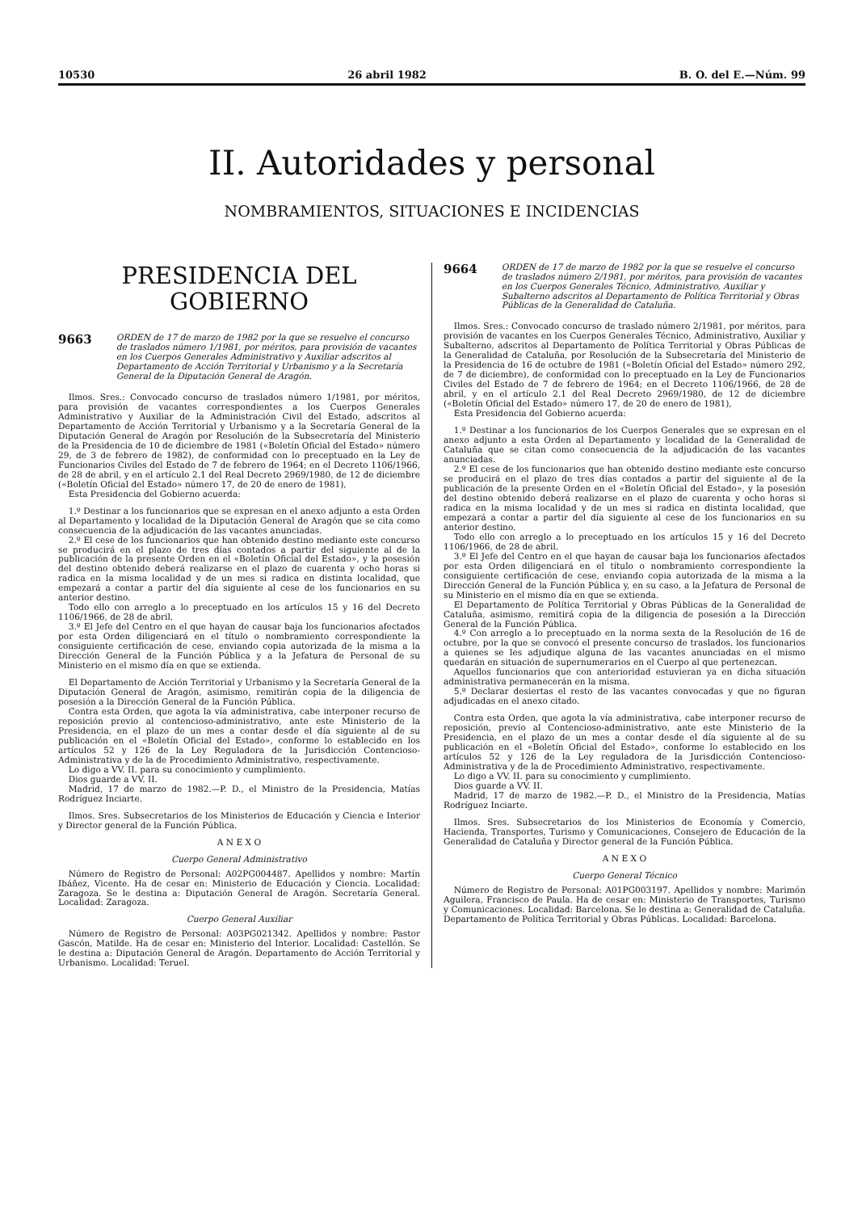10530 26 abril 1982 B. O. del E.—Núm. 99
II. Autoridades y personal
NOMBRAMIENTOS, SITUACIONES E INCIDENCIAS
PRESIDENCIA DEL GOBIERNO
9663 ORDEN de 17 de marzo de 1982 por la que se resuelve el concurso de traslados número 1/1981, por méritos, para provisión de vacantes en los Cuerpos Generales Administrativo y Auxiliar adscritos al Departamento de Acción Territorial y Urbanismo y a la Secretaría General de la Diputación General de Aragón.
Ilmos. Sres.: Convocado concurso de traslados número 1/1981, por méritos, para provisión de vacantes correspondientes a los Cuerpos Generales Administrativo y Auxiliar de la Administración Civil del Estado, adscritos al Departamento de Acción Territorial y Urbanismo y a la Secretaría General de la Diputación General de Aragón por Resolución de la Subsecretaría del Ministerio de la Presidencia de 10 de diciembre de 1981 («Boletín Oficial del Estado» número 29, de 3 de febrero de 1982), de conformidad con lo preceptuado en la Ley de Funcionarios Civiles del Estado de 7 de febrero de 1964; en el Decreto 1106/1966, de 28 de abril, y en el artículo 2.1 del Real Decreto 2969/1980, de 12 de diciembre («Boletín Oficial del Estado» número 17, de 20 de enero de 1981),
Esta Presidencia del Gobierno acuerda:
1.º Destinar a los funcionarios que se expresan en el anexo adjunto a esta Orden al Departamento y localidad de la Diputación General de Aragón que se cita como consecuencia de la adjudicación de las vacantes anunciadas.
2.º El cese de los funcionarios que han obtenido destino mediante este concurso se producirá en el plazo de tres días contados a partir del siguiente al de la publicación de la presente Orden en el «Boletín Oficial del Estado», y la posesión del destino obtenido deberá realizarse en el plazo de cuarenta y ocho horas si radica en la misma localidad y de un mes si radica en distinta localidad, que empezará a contar a partir del día siguiente al cese de los funcionarios en su anterior destino.
Todo ello con arreglo a lo preceptuado en los artículos 15 y 16 del Decreto 1106/1966, de 28 de abril.
3.º El Jefe del Centro en el que hayan de causar baja los funcionarios afectados por esta Orden diligenciará en el título o nombramiento correspondiente la consiguiente certificación de cese, enviando copia autorizada de la misma a la Dirección General de la Función Pública y a la Jefatura de Personal de su Ministerio en el mismo día en que se extienda.
El Departamento de Acción Territorial y Urbanismo y la Secretaría General de la Diputación General de Aragón, asimismo, remitirán copia de la diligencia de posesión a la Dirección General de la Función Pública.
Contra esta Orden, que agota la vía administrativa, cabe interponer recurso de reposición previo al contencioso-administrativo, ante este Ministerio de la Presidencia, en el plazo de un mes a contar desde el día siguiente al de su publicación en el «Boletín Oficial del Estado», conforme lo establecido en los artículos 52 y 126 de la Ley Reguladora de la Jurisdicción Contencioso-Administrativa y de la de Procedimiento Administrativo, respectivamente.
Lo digo a VV. II. para su conocimiento y cumplimiento.
Dios guarde a VV. II.
Madrid, 17 de marzo de 1982.—P. D., el Ministro de la Presidencia, Matías Rodríguez Inciarte.
Ilmos. Sres. Subsecretarios de los Ministerios de Educación y Ciencia e Interior y Director general de la Función Pública.
A N E X O
Cuerpo General Administrativo
Número de Registro de Personal: A02PG004487. Apellidos y nombre: Martín Ibáñez, Vicente. Ha de cesar en: Ministerio de Educación y Ciencia. Localidad: Zaragoza. Se le destina a: Diputación General de Aragón. Secretaría General. Localidad: Zaragoza.
Cuerpo General Auxiliar
Número de Registro de Personal: A03PG021342. Apellidos y nombre: Pastor Gascón, Matilde. Ha de cesar en: Ministerio del Interior. Localidad: Castellón. Se le destina a: Diputación General de Aragón. Departamento de Acción Territorial y Urbanismo. Localidad: Teruel.
9664 ORDEN de 17 de marzo de 1982 por la que se resuelve el concurso de traslados número 2/1981, por méritos, para provisión de vacantes en los Cuerpos Generales Técnico, Administrativo, Auxiliar y Subalterno adscritos al Departamento de Política Territorial y Obras Públicas de la Generalidad de Cataluña.
Ilmos. Sres.: Convocado concurso de traslado número 2/1981, por méritos, para provisión de vacantes en los Cuerpos Generales Técnico, Administrativo, Auxiliar y Subalterno, adscritos al Departamento de Política Territorial y Obras Públicas de la Generalidad de Cataluña, por Resolución de la Subsecretaría del Ministerio de la Presidencia de 16 de octubre de 1981 («Boletín Oficial del Estado» número 292, de 7 de diciembre), de conformidad con lo preceptuado en la Ley de Funcionarios Civiles del Estado de 7 de febrero de 1964; en el Decreto 1106/1966, de 28 de abril, y en el artículo 2.1 del Real Decreto 2969/1980, de 12 de diciembre («Boletín Oficial del Estado» número 17, de 20 de enero de 1981),
Esta Presidencia del Gobierno acuerda:
1.º Destinar a los funcionarios de los Cuerpos Generales que se expresan en el anexo adjunto a esta Orden al Departamento y localidad de la Generalidad de Cataluña que se citan como consecuencia de la adjudicación de las vacantes anunciadas.
2.º El cese de los funcionarios que han obtenido destino mediante este concurso se producirá en el plazo de tres días contados a partir del siguiente al de la publicación de la presente Orden en el «Boletín Oficial del Estado», y la posesión del destino obtenido deberá realizarse en el plazo de cuarenta y ocho horas si radica en la misma localidad y de un mes si radica en distinta localidad, que empezará a contar a partir del día siguiente al cese de los funcionarios en su anterior destino.
Todo ello con arreglo a lo preceptuado en los artículos 15 y 16 del Decreto 1106/1966, de 28 de abril.
3.º El Jefe del Centro en el que hayan de causar baja los funcionarios afectados por esta Orden diligenciará en el título o nombramiento correspondiente la consiguiente certificación de cese, enviando copia autorizada de la misma a la Dirección General de la Función Pública y, en su caso, a la Jefatura de Personal de su Ministerio en el mismo día en que se extienda.
El Departamento de Política Territorial y Obras Públicas de la Generalidad de Cataluña, asimismo, remitirá copia de la diligencia de posesión a la Dirección General de la Función Pública.
4.º Con arreglo a lo preceptuado en la norma sexta de la Resolución de 16 de octubre, por la que se convocó el presente concurso de traslados, los funcionarios a quienes se les adjudique alguna de las vacantes anunciadas en el mismo quedarán en situación de supernumerarios en el Cuerpo al que pertenezcan.
Aquellos funcionarios que con anterioridad estuvieran ya en dicha situación administrativa permanecerán en la misma.
5.º Declarar desiertas el resto de las vacantes convocadas y que no figuran adjudicadas en el anexo citado.
Contra esta Orden, que agota la vía administrativa, cabe interponer recurso de reposición, previo al Contencioso-administrativo, ante este Ministerio de la Presidencia, en el plazo de un mes a contar desde el día siguiente al de su publicación en el «Boletín Oficial del Estado», conforme lo establecido en los artículos 52 y 126 de la Ley reguladora de la Jurisdicción Contencioso-Administrativa y de la de Procedimiento Administrativo, respectivamente.
Lo digo a VV. II. para su conocimiento y cumplimiento.
Dios guarde a VV. II.
Madrid, 17 de marzo de 1982.—P. D., el Ministro de la Presidencia, Matías Rodríguez Inciarte.
Ilmos. Sres. Subsecretarios de los Ministerios de Economía y Comercio, Hacienda, Transportes, Turismo y Comunicaciones, Consejero de Educación de la Generalidad de Cataluña y Director general de la Función Pública.
A N E X O
Cuerpo General Técnico
Número de Registro de Personal: A01PG003197. Apellidos y nombre: Marimón Aguilera, Francisco de Paula. Ha de cesar en: Ministerio de Transportes, Turismo y Comunicaciones. Localidad: Barcelona. Se le destina a: Generalidad de Cataluña. Departamento de Política Territorial y Obras Públicas. Localidad: Barcelona.